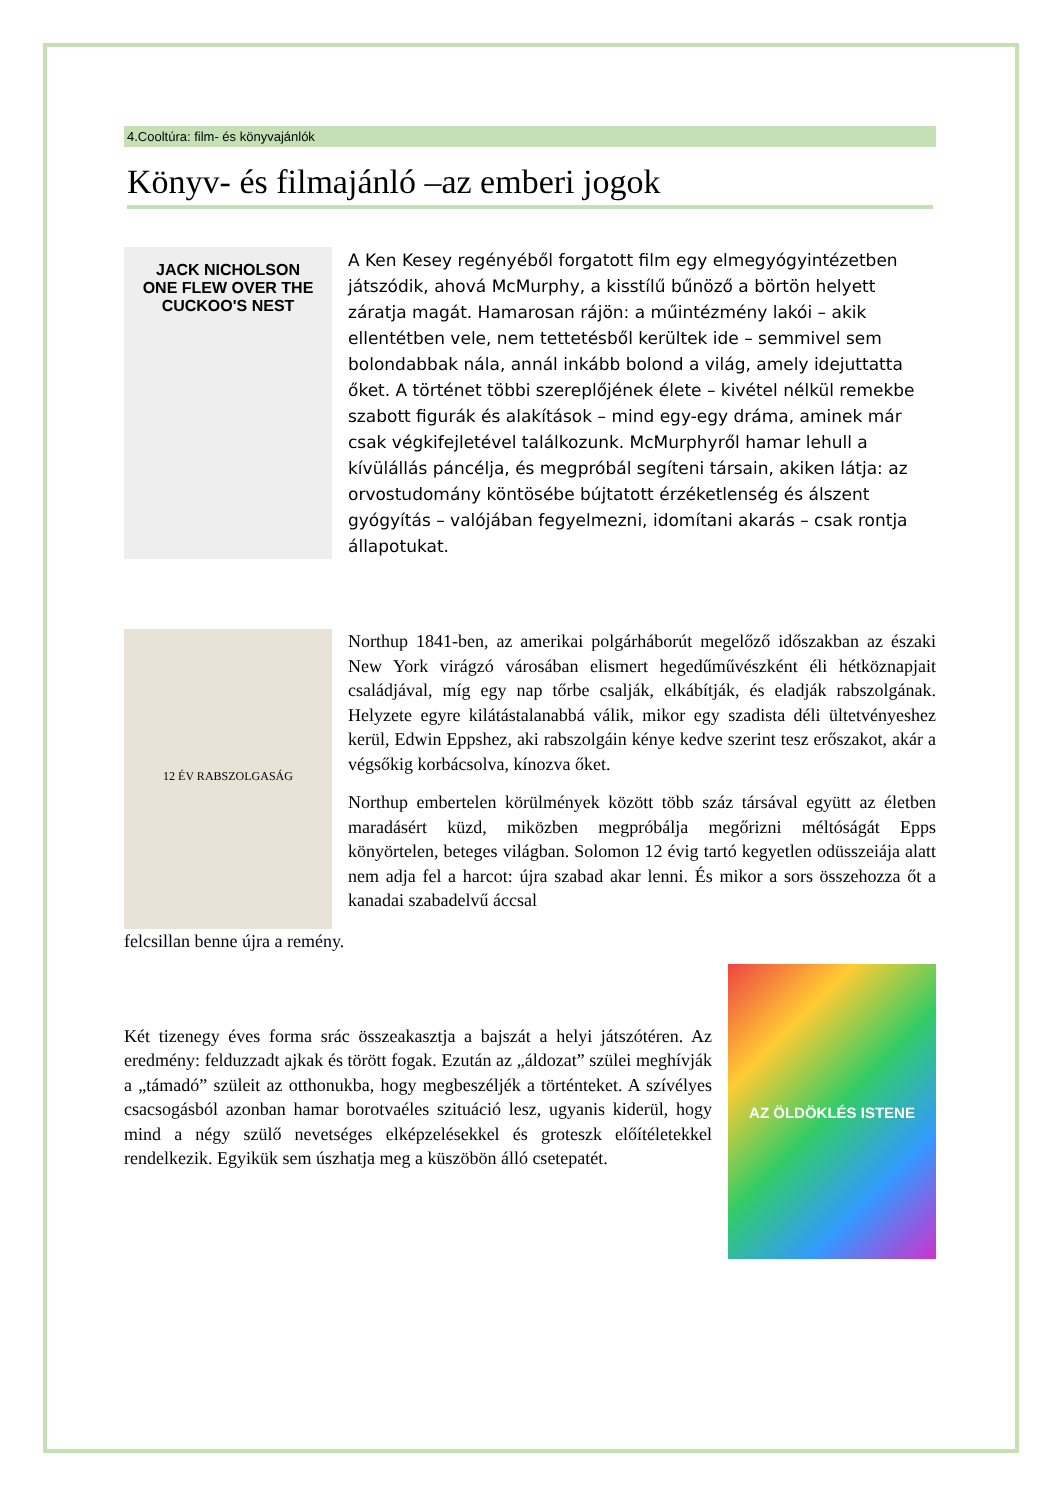4.Cooltúra: film- és könyvajánlók
Könyv- és filmajánló –az emberi jogok
JACK NICHOLSON
ONE FLEW OVER THE CUCKOO'S NEST
A Ken Kesey regényéből forgatott film egy elmegyógyintézetben játszódik, ahová McMurphy, a kisstílű bűnöző a börtön helyett záratja magát. Hamarosan rájön: a műintézmény lakói – akik ellentétben vele, nem tettetésből kerültek ide – semmivel sem bolondabbak nála, annál inkább bolond a világ, amely idejuttatta őket. A történet többi szereplőjének élete – kivétel nélkül remekbe szabott figurák és alakítások – mind egy-egy dráma, aminek már csak végkifejletével találkozunk. McMurphyről hamar lehull a kívülállás páncélja, és megpróbál segíteni társain, akiken látja: az orvostudomány köntösébe bújtatott érzéketlenség és álszent gyógyítás – valójában fegyelmezni, idomítani akarás – csak rontja állapotukat.
12 ÉV RABSZOLGASÁG
Northup 1841-ben, az amerikai polgárháborút megelőző időszakban az északi New York virágzó városában elismert hegedűművészként éli hétköznapjait családjával, míg egy nap tőrbe csalják, elkábítják, és eladják rabszolgának. Helyzete egyre kilátástalanabbá válik, mikor egy szadista déli ültetvényeshez kerül, Edwin Eppshez, aki rabszolgáin kénye kedve szerint tesz erőszakot, akár a végsőkig korbácsolva, kínozva őket.
Northup embertelen körülmények között több száz társával együtt az életben maradásért küzd, miközben megpróbálja megőrizni méltóságát Epps könyörtelen, beteges világban. Solomon 12 évig tartó kegyetlen odüsszeiája alatt nem adja fel a harcot: újra szabad akar lenni. És mikor a sors összehozza őt a kanadai szabadelvű áccsal
felcsillan benne újra a remény.
Két tizenegy éves forma srác összeakasztja a bajszát a helyi játszótéren. Az eredmény: felduzzadt ajkak és törött fogak. Ezután az „áldozat” szülei meghívják a „támadó” szüleit az otthonukba, hogy megbeszéljék a történteket. A szívélyes csacsogásból azonban hamar borotvaéles szituáció lesz, ugyanis kiderül, hogy mind a négy szülő nevetséges elképzelésekkel és groteszk előítéletekkel rendelkezik. Egyikük sem úszhatja meg a küszöbön álló csetepatét.
AZ ÖLDÖKLÉS ISTENE